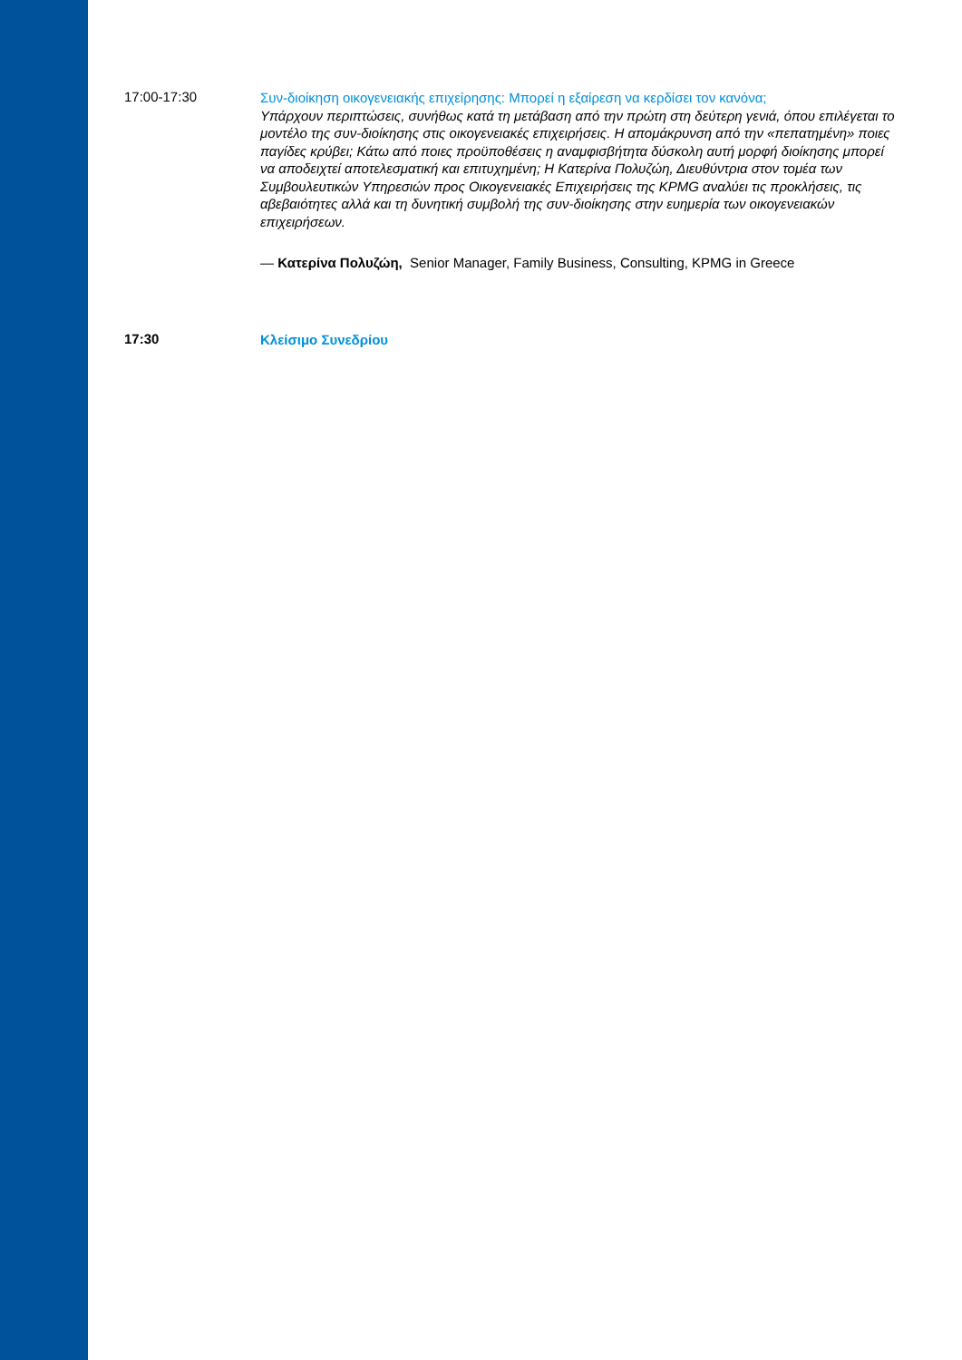17:00-17:30
Συν-διοίκηση οικογενειακής επιχείρησης: Μπορεί η εξαίρεση να κερδίσει τον κανόνα;
Υπάρχουν περιπτώσεις, συνήθως κατά τη μετάβαση από την πρώτη στη δεύτερη γενιά, όπου επιλέγεται το μοντέλο της συν-διοίκησης στις οικογενειακές επιχειρήσεις. Η απομάκρυνση από την «πεπατημένη» ποιες παγίδες κρύβει; Κάτω από ποιες προϋποθέσεις η αναμφισβήτητα δύσκολη αυτή μορφή διοίκησης μπορεί να αποδειχτεί αποτελεσματική και επιτυχημένη; Η Κατερίνα Πολυζώη, Διευθύντρια στον τομέα των Συμβουλευτικών Υπηρεσιών προς Οικογενειακές Επιχειρήσεις της KPMG αναλύει τις προκλήσεις, τις αβεβαιότητες αλλά και τη δυνητική συμβολή της συν-διοίκησης στην ευημερία των οικογενειακών επιχειρήσεων.
— Κατερίνα Πολυζώη, Senior Manager, Family Business, Consulting, KPMG in Greece
17:30
Κλείσιμο Συνεδρίου